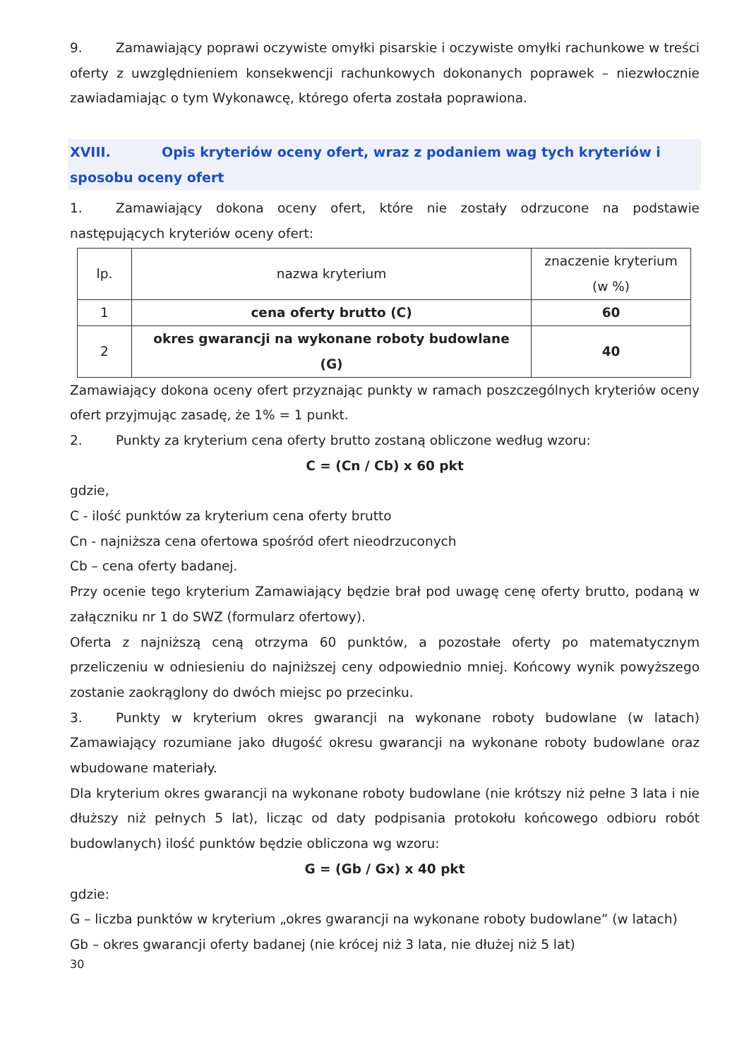9. Zamawiający poprawi oczywiste omyłki pisarskie i oczywiste omyłki rachunkowe w treści oferty z uwzględnieniem konsekwencji rachunkowych dokonanych poprawek – niezwłocznie zawiadamiając o tym Wykonawcę, którego oferta została poprawiona.
XVIII. Opis kryteriów oceny ofert, wraz z podaniem wag tych kryteriów i sposobu oceny ofert
1. Zamawiający dokona oceny ofert, które nie zostały odrzucone na podstawie następujących kryteriów oceny ofert:
| lp. | nazwa kryterium | znaczenie kryterium (w %) |
| 1 | cena oferty brutto (C) | 60 |
| 2 | okres gwarancji na wykonane roboty budowlane (G) | 40 |
Zamawiający dokona oceny ofert przyznając punkty w ramach poszczególnych kryteriów oceny ofert przyjmując zasadę, że 1% = 1 punkt.
2. Punkty za kryterium cena oferty brutto zostaną obliczone według wzoru:
C = (Cn / Cb) x 60 pkt
gdzie,
C - ilość punktów za kryterium cena oferty brutto
Cn - najniższa cena ofertowa spośród ofert nieodrzuconych
Cb – cena oferty badanej.
Przy ocenie tego kryterium Zamawiający będzie brał pod uwagę cenę oferty brutto, podaną w załączniku nr 1 do SWZ (formularz ofertowy).
Oferta z najniższą ceną otrzyma 60 punktów, a pozostałe oferty po matematycznym przeliczeniu w odniesieniu do najniższej ceny odpowiednio mniej. Końcowy wynik powyższego zostanie zaokrąglony do dwóch miejsc po przecinku.
3. Punkty w kryterium okres gwarancji na wykonane roboty budowlane (w latach) Zamawiający rozumiane jako długość okresu gwarancji na wykonane roboty budowlane oraz wbudowane materiały.
Dla kryterium okres gwarancji na wykonane roboty budowlane (nie krótszy niż pełne 3 lata i nie dłuższy niż pełnych 5 lat), licząc od daty podpisania protokołu końcowego odbioru robót budowlanych) ilość punktów będzie obliczona wg wzoru:
G = (Gb / Gx) x 40 pkt
gdzie:
G – liczba punktów w kryterium „okres gwarancji na wykonane roboty budowlane” (w latach)
Gb – okres gwarancji oferty badanej (nie krócej niż 3 lata, nie dłużej niż 5 lat)
30